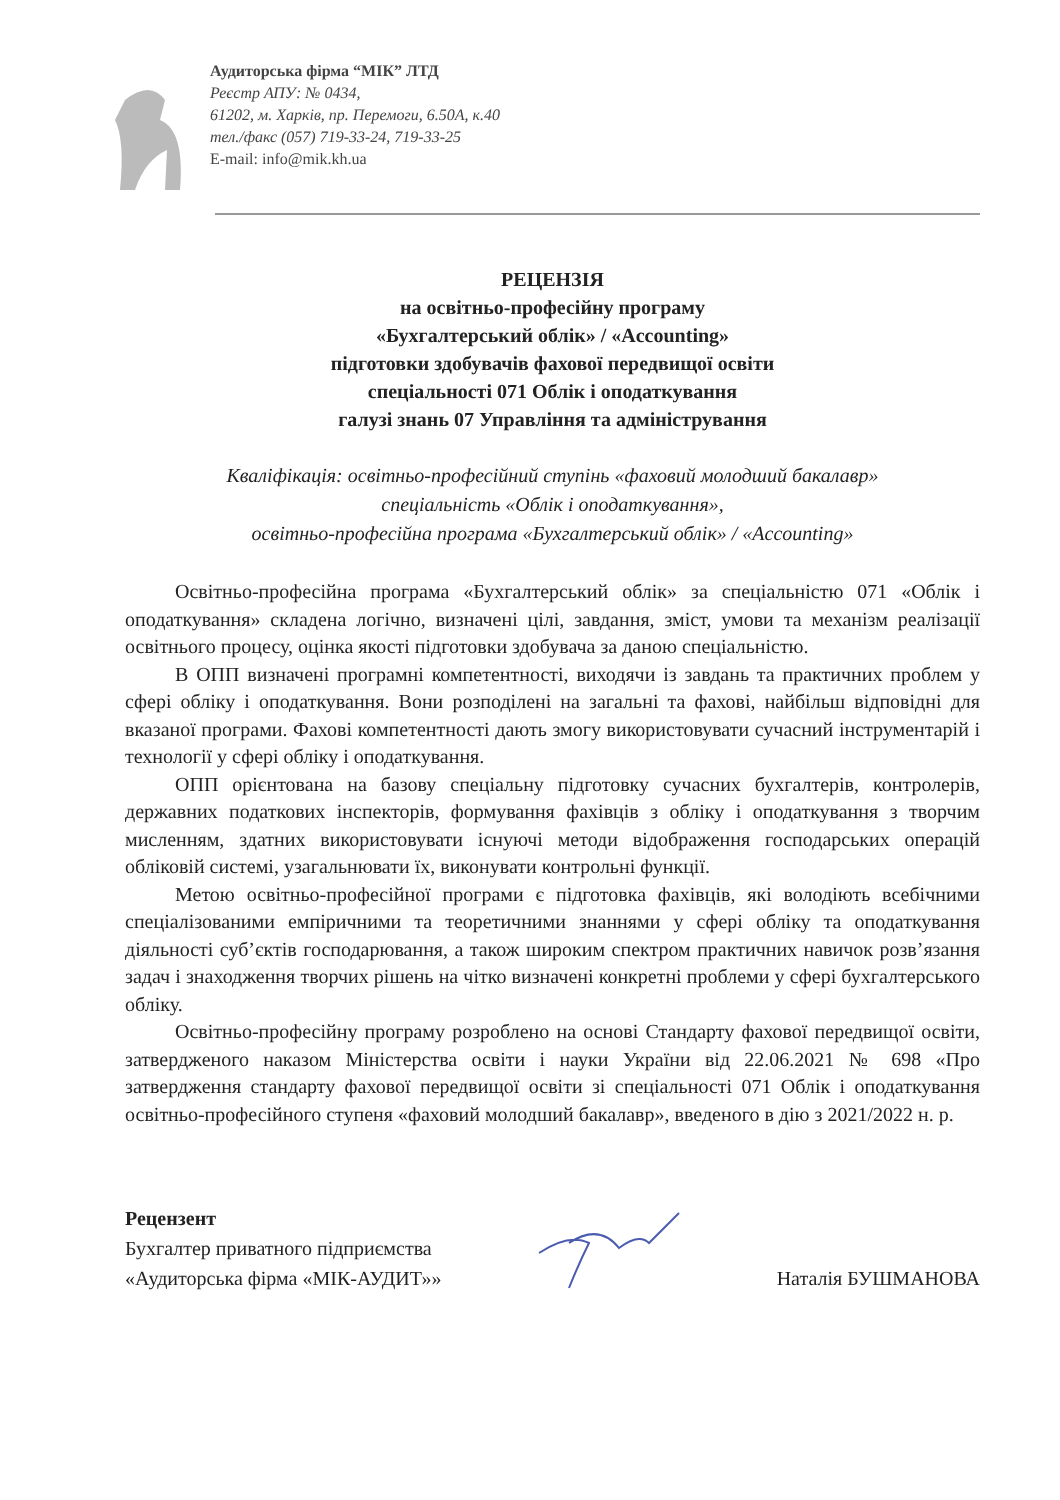Аудиторська фірма “МІК” ЛТД
Реєстр АПУ: № 0434,
61202, м. Харків, пр. Перемоги, 6.50А, к.40
тел./факс (057) 719-33-24, 719-33-25
E-mail: info@mik.kh.ua
РЕЦЕНЗІЯ
на освітньо-професійну програму
«Бухгалтерський облік» / «Accounting»
підготовки здобувачів фахової передвищої освіти
спеціальності 071 Облік і оподаткування
галузі знань 07 Управління та адміністрування
Кваліфікація: освітньо-професійний ступінь «фаховий молодший бакалавр»
спеціальність «Облік і оподаткування»,
освітньо-професійна програма «Бухгалтерський облік» / «Accounting»
Освітньо-професійна програма «Бухгалтерський облік» за спеціальністю 071 «Облік і оподаткування» складена логічно, визначені цілі, завдання, зміст, умови та механізм реалізації освітнього процесу, оцінка якості підготовки здобувача за даною спеціальністю.
В ОПП визначені програмні компетентності, виходячи із завдань та практичних проблем у сфері обліку і оподаткування. Вони розподілені на загальні та фахові, найбільш відповідні для вказаної програми. Фахові компетентності дають змогу використовувати сучасний інструментарій і технології у сфері обліку і оподаткування.
ОПП орієнтована на базову спеціальну підготовку сучасних бухгалтерів, контролерів, державних податкових інспекторів, формування фахівців з обліку і оподаткування з творчим мисленням, здатних використовувати існуючі методи відображення господарських операцій обліковій системі, узагальнювати їх, виконувати контрольні функції.
Метою освітньо-професійної програми є підготовка фахівців, які володіють всебічними спеціалізованими емпіричними та теоретичними знаннями у сфері обліку та оподаткування діяльності суб’єктів господарювання, а також широким спектром практичних навичок розв’язання задач і знаходження творчих рішень на чітко визначені конкретні проблеми у сфері бухгалтерського обліку.
Освітньо-професійну програму розроблено на основі Стандарту фахової передвищої освіти, затвердженого наказом Міністерства освіти і науки України від 22.06.2021 № 698 «Про затвердження стандарту фахової передвищої освіти зі спеціальності 071 Облік і оподаткування освітньо-професійного ступеня «фаховий молодший бакалавр», введеного в дію з 2021/2022 н. р.
Рецензент
Бухгалтер приватного підприємства
«Аудиторська фірма «МІК-АУДИТ»»
Наталія БУШМАНОВА